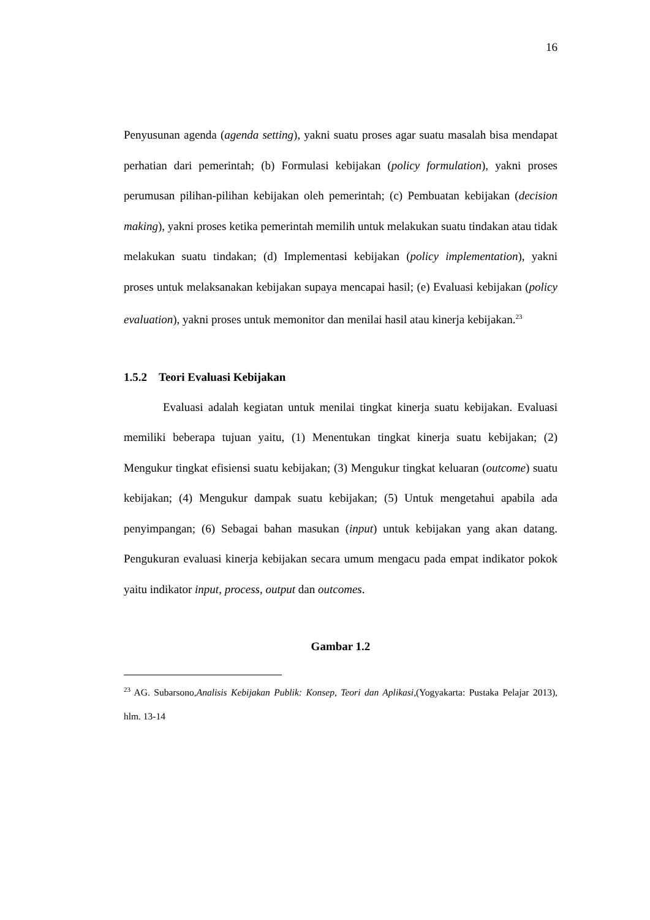16
Penyusunan agenda (agenda setting), yakni suatu proses agar suatu masalah bisa mendapat perhatian dari pemerintah; (b) Formulasi kebijakan (policy formulation), yakni proses perumusan pilihan-pilihan kebijakan oleh pemerintah; (c) Pembuatan kebijakan (decision making), yakni proses ketika pemerintah memilih untuk melakukan suatu tindakan atau tidak melakukan suatu tindakan; (d) Implementasi kebijakan (policy implementation), yakni proses untuk melaksanakan kebijakan supaya mencapai hasil; (e) Evaluasi kebijakan (policy evaluation), yakni proses untuk memonitor dan menilai hasil atau kinerja kebijakan.<sup>23</sup>
1.5.2 Teori Evaluasi Kebijakan
Evaluasi adalah kegiatan untuk menilai tingkat kinerja suatu kebijakan. Evaluasi memiliki beberapa tujuan yaitu, (1) Menentukan tingkat kinerja suatu kebijakan; (2) Mengukur tingkat efisiensi suatu kebijakan; (3) Mengukur tingkat keluaran (outcome) suatu kebijakan; (4) Mengukur dampak suatu kebijakan; (5) Untuk mengetahui apabila ada penyimpangan; (6) Sebagai bahan masukan (input) untuk kebijakan yang akan datang. Pengukuran evaluasi kinerja kebijakan secara umum mengacu pada empat indikator pokok yaitu indikator input, process, output dan outcomes.
Gambar 1.2
<sup>23</sup> AG. Subarsono,Analisis Kebijakan Publik: Konsep, Teori dan Aplikasi,(Yogyakarta: Pustaka Pelajar 2013), hlm. 13-14